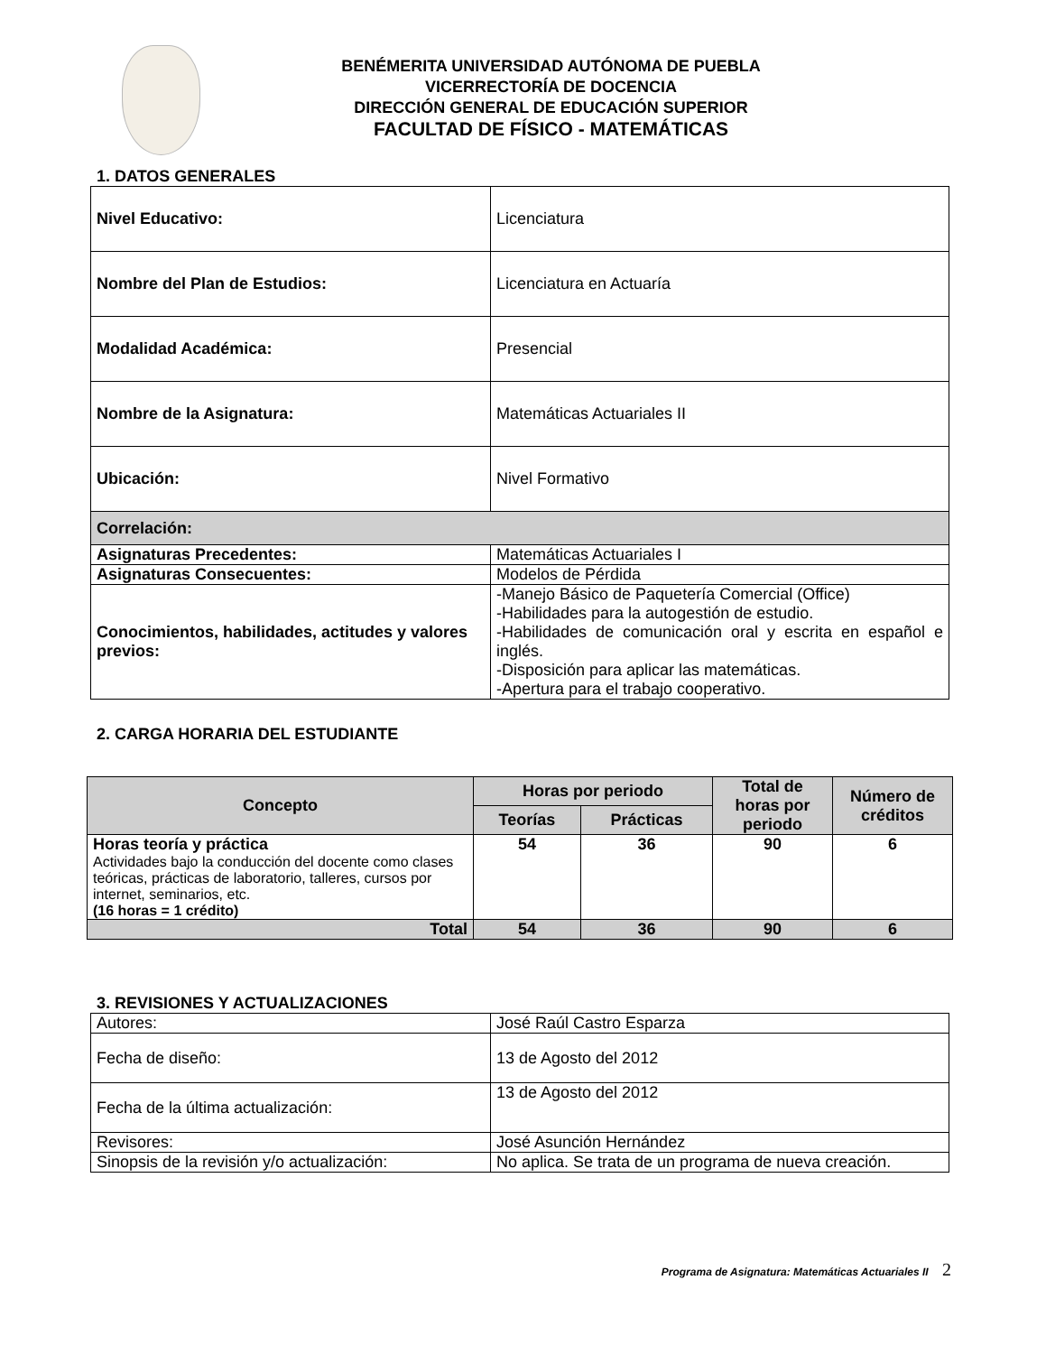BENÉMERITA UNIVERSIDAD AUTÓNOMA DE PUEBLA
VICERRECTORÍA DE DOCENCIA
DIRECCIÓN GENERAL DE EDUCACIÓN SUPERIOR
FACULTAD DE FÍSICO - MATEMÁTICAS
1. DATOS GENERALES
| Nivel Educativo: | Licenciatura |
| Nombre del Plan de Estudios: | Licenciatura en Actuaría |
| Modalidad Académica: | Presencial |
| Nombre de la Asignatura: | Matemáticas Actuariales II |
| Ubicación: | Nivel Formativo |
| Correlación: | |
| Asignaturas Precedentes: | Matemáticas Actuariales I |
| Asignaturas Consecuentes: | Modelos de Pérdida |
| Conocimientos, habilidades, actitudes y valores previos: | -Manejo Básico de Paquetería Comercial (Office) -Habilidades para la autogestión de estudio. -Habilidades de comunicación oral y escrita en español e inglés. -Disposición para aplicar las matemáticas. -Apertura para el trabajo cooperativo. |
2. CARGA HORARIA DEL ESTUDIANTE
| Concepto | Horas por periodo | | Total de horas por periodo | Número de créditos |
| --- | --- | --- | --- | --- |
| | Teorías | Prácticas | | |
| Horas teoría y práctica Actividades bajo la conducción del docente como clases teóricas, prácticas de laboratorio, talleres, cursos por internet, seminarios, etc. (16 horas = 1 crédito) | 54 | 36 | 90 | 6 |
| Total | 54 | 36 | 90 | 6 |
3. REVISIONES Y ACTUALIZACIONES
| Autores: | José Raúl Castro Esparza |
| Fecha de diseño: | 13 de Agosto del 2012 |
| Fecha de la última actualización: | 13 de Agosto del 2012 |
| Revisores: | José Asunción Hernández |
| Sinopsis de la revisión y/o actualización: | No aplica. Se trata de un programa de nueva creación. |
Programa de Asignatura: Matemáticas Actuariales II 2